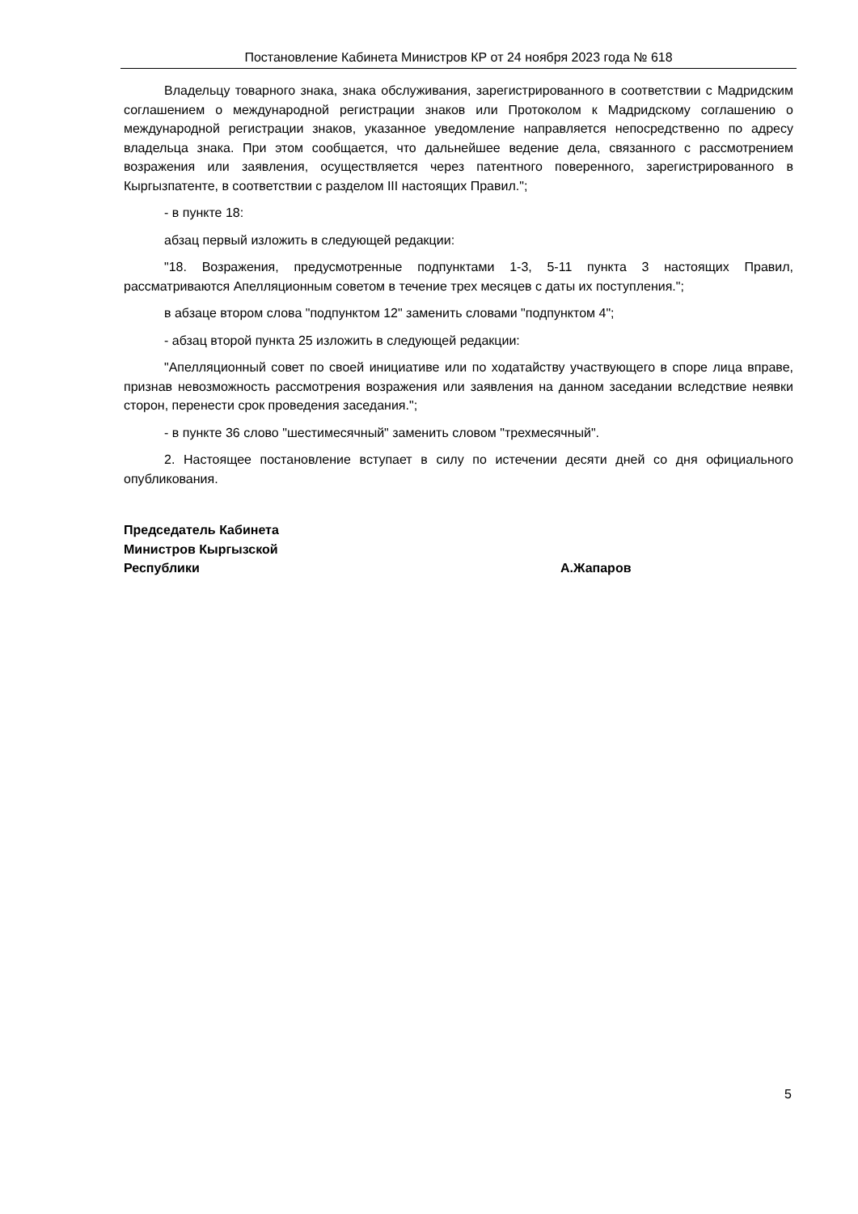Постановление Кабинета Министров КР от 24 ноября 2023 года № 618
Владельцу товарного знака, знака обслуживания, зарегистрированного в соответствии с Мадридским соглашением о международной регистрации знаков или Протоколом к Мадридскому соглашению о международной регистрации знаков, указанное уведомление направляется непосредственно по адресу владельца знака. При этом сообщается, что дальнейшее ведение дела, связанного с рассмотрением возражения или заявления, осуществляется через патентного поверенного, зарегистрированного в Кыргызпатенте, в соответствии с разделом III настоящих Правил.";
- в пункте 18:
абзац первый изложить в следующей редакции:
"18. Возражения, предусмотренные подпунктами 1-3, 5-11 пункта 3 настоящих Правил, рассматриваются Апелляционным советом в течение трех месяцев с даты их поступления.";
в абзаце втором слова "подпунктом 12" заменить словами "подпунктом 4";
- абзац второй пункта 25 изложить в следующей редакции:
"Апелляционный совет по своей инициативе или по ходатайству участвующего в споре лица вправе, признав невозможность рассмотрения возражения или заявления на данном заседании вследствие неявки сторон, перенести срок проведения заседания.";
- в пункте 36 слово "шестимесячный" заменить словом "трехмесячный".
2. Настоящее постановление вступает в силу по истечении десяти дней со дня официального опубликования.
Председатель Кабинета
Министров Кыргызской
Республики
А.Жапаров
5